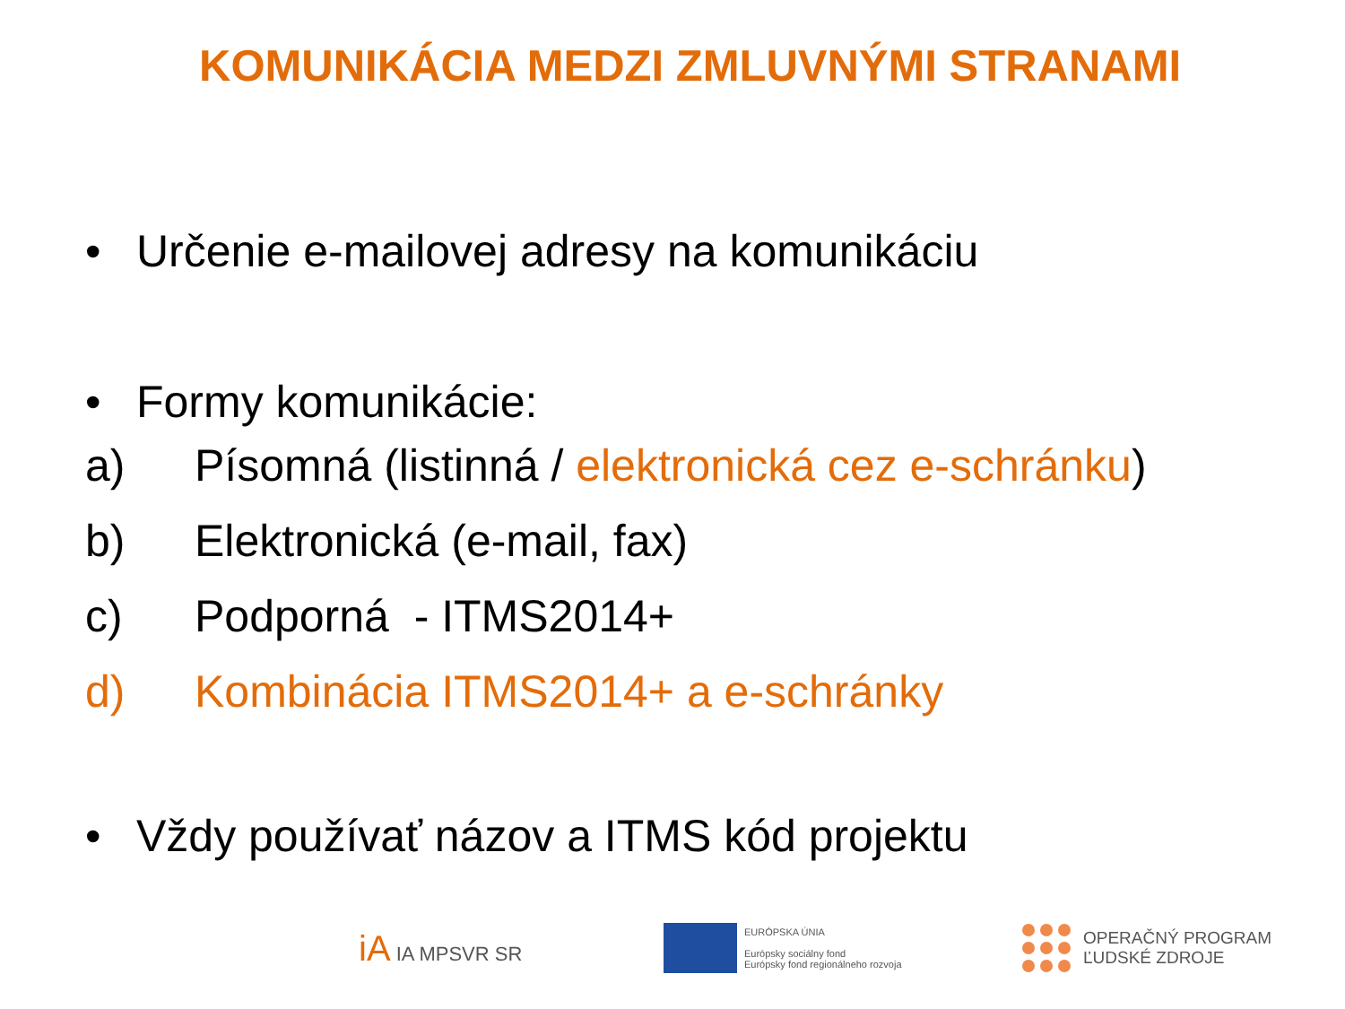KOMUNIKÁCIA MEDZI ZMLUVNÝMI STRANAMI
• Určenie e-mailovej adresy na komunikáciu
• Formy komunikácie:
a) Písomná (listinná / elektronická cez e-schránku)
b) Elektronická (e-mail, fax)
c) Podporná - ITMS2014+
d) Kombinácia ITMS2014+ a e-schránky
• Vždy používať názov a ITMS kód projektu
iA IA MPSVR SR
EURÓPSKA ÚNIA
Európsky sociálny fond
Európsky fond regionálneho rozvoja
OPERAČNÝ PROGRAM
ĽUDSKÉ ZDROJE